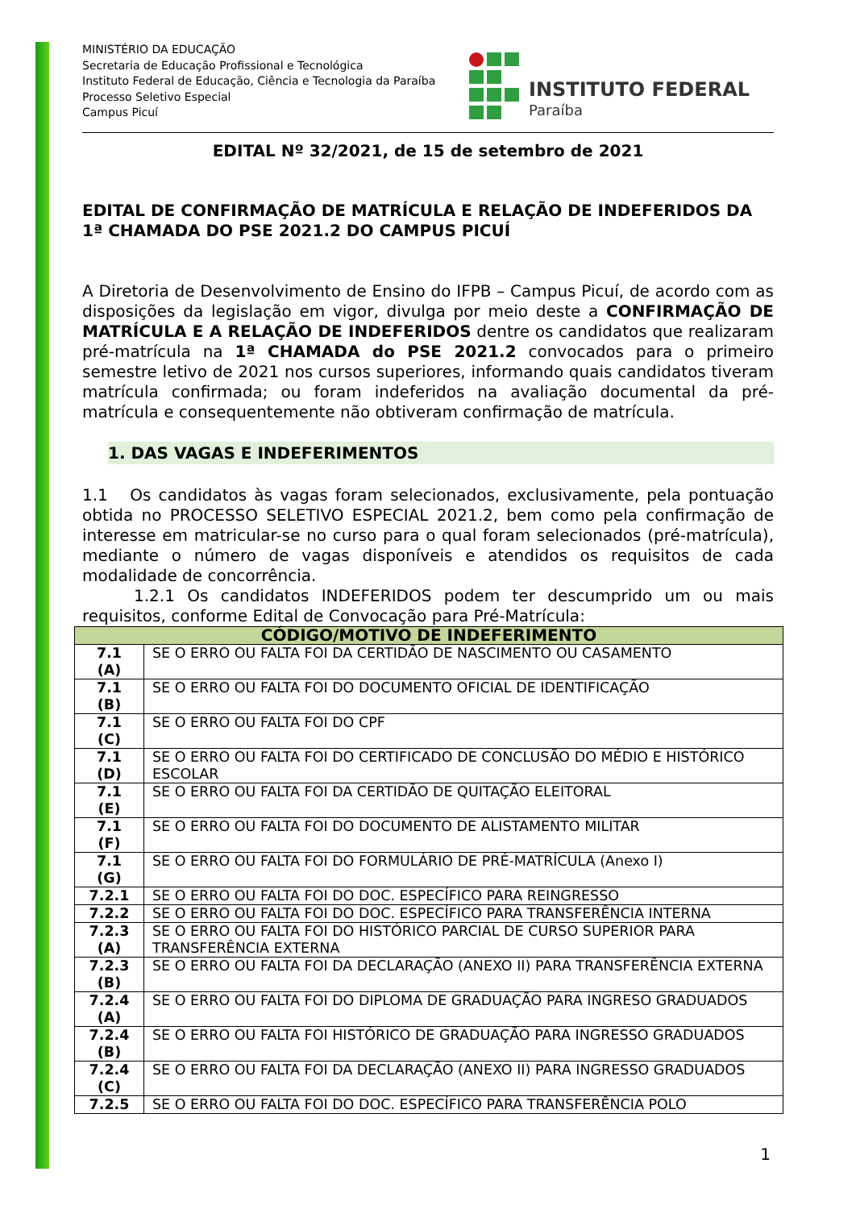MINISTÉRIO DA EDUCAÇÃO
Secretaria de Educação Profissional e Tecnológica
Instituto Federal de Educação, Ciência e Tecnologia da Paraíba
Processo Seletivo Especial
Campus Picuí
INSTITUTO FEDERAL
Paraíba
EDITAL Nº 32/2021, de 15 de setembro de 2021
EDITAL DE CONFIRMAÇÃO DE MATRÍCULA E RELAÇÃO DE INDEFERIDOS DA 1ª CHAMADA DO PSE 2021.2 DO CAMPUS PICUÍ
A Diretoria de Desenvolvimento de Ensino do IFPB – Campus Picuí, de acordo com as disposições da legislação em vigor, divulga por meio deste a CONFIRMAÇÃO DE MATRÍCULA E A RELAÇÃO DE INDEFERIDOS dentre os candidatos que realizaram pré-matrícula na 1ª CHAMADA do PSE 2021.2 convocados para o primeiro semestre letivo de 2021 nos cursos superiores, informando quais candidatos tiveram matrícula confirmada; ou foram indeferidos na avaliação documental da pré-matrícula e consequentemente não obtiveram confirmação de matrícula.
1. DAS VAGAS E INDEFERIMENTOS
1.1 Os candidatos às vagas foram selecionados, exclusivamente, pela pontuação obtida no PROCESSO SELETIVO ESPECIAL 2021.2, bem como pela confirmação de interesse em matricular-se no curso para o qual foram selecionados (pré-matrícula), mediante o número de vagas disponíveis e atendidos os requisitos de cada modalidade de concorrência.
1.2.1 Os candidatos INDEFERIDOS podem ter descumprido um ou mais requisitos, conforme Edital de Convocação para Pré-Matrícula:
| CÓDIGO/MOTIVO DE INDEFERIMENTO | |
| --- | --- |
| 7.1 (A) | SE O ERRO OU FALTA FOI DA CERTIDÃO DE NASCIMENTO OU CASAMENTO |
| 7.1 (B) | SE O ERRO OU FALTA FOI DO DOCUMENTO OFICIAL DE IDENTIFICAÇÃO |
| 7.1 (C) | SE O ERRO OU FALTA FOI DO CPF |
| 7.1 (D) | SE O ERRO OU FALTA FOI DO CERTIFICADO DE CONCLUSÃO DO MÉDIO E HISTÓRICO ESCOLAR |
| 7.1 (E) | SE O ERRO OU FALTA FOI DA CERTIDÃO DE QUITAÇÃO ELEITORAL |
| 7.1 (F) | SE O ERRO OU FALTA FOI DO DOCUMENTO DE ALISTAMENTO MILITAR |
| 7.1 (G) | SE O ERRO OU FALTA FOI DO FORMULÁRIO DE PRÉ-MATRÍCULA (Anexo I) |
| 7.2.1 | SE O ERRO OU FALTA FOI DO DOC. ESPECÍFICO PARA REINGRESSO |
| 7.2.2 | SE O ERRO OU FALTA FOI DO DOC. ESPECÍFICO PARA TRANSFERÊNCIA INTERNA |
| 7.2.3 (A) | SE O ERRO OU FALTA FOI DO HISTÓRICO PARCIAL DE CURSO SUPERIOR PARA TRANSFERÊNCIA EXTERNA |
| 7.2.3 (B) | SE O ERRO OU FALTA FOI DA DECLARAÇÃO (ANEXO II) PARA TRANSFERÊNCIA EXTERNA |
| 7.2.4 (A) | SE O ERRO OU FALTA FOI DO DIPLOMA DE GRADUAÇÃO PARA INGRESO GRADUADOS |
| 7.2.4 (B) | SE O ERRO OU FALTA FOI HISTÓRICO DE GRADUAÇÃO PARA INGRESSO GRADUADOS |
| 7.2.4 (C) | SE O ERRO OU FALTA FOI DA DECLARAÇÃO (ANEXO II) PARA INGRESSO GRADUADOS |
| 7.2.5 | SE O ERRO OU FALTA FOI DO DOC. ESPECÍFICO PARA TRANSFERÊNCIA POLO |
1